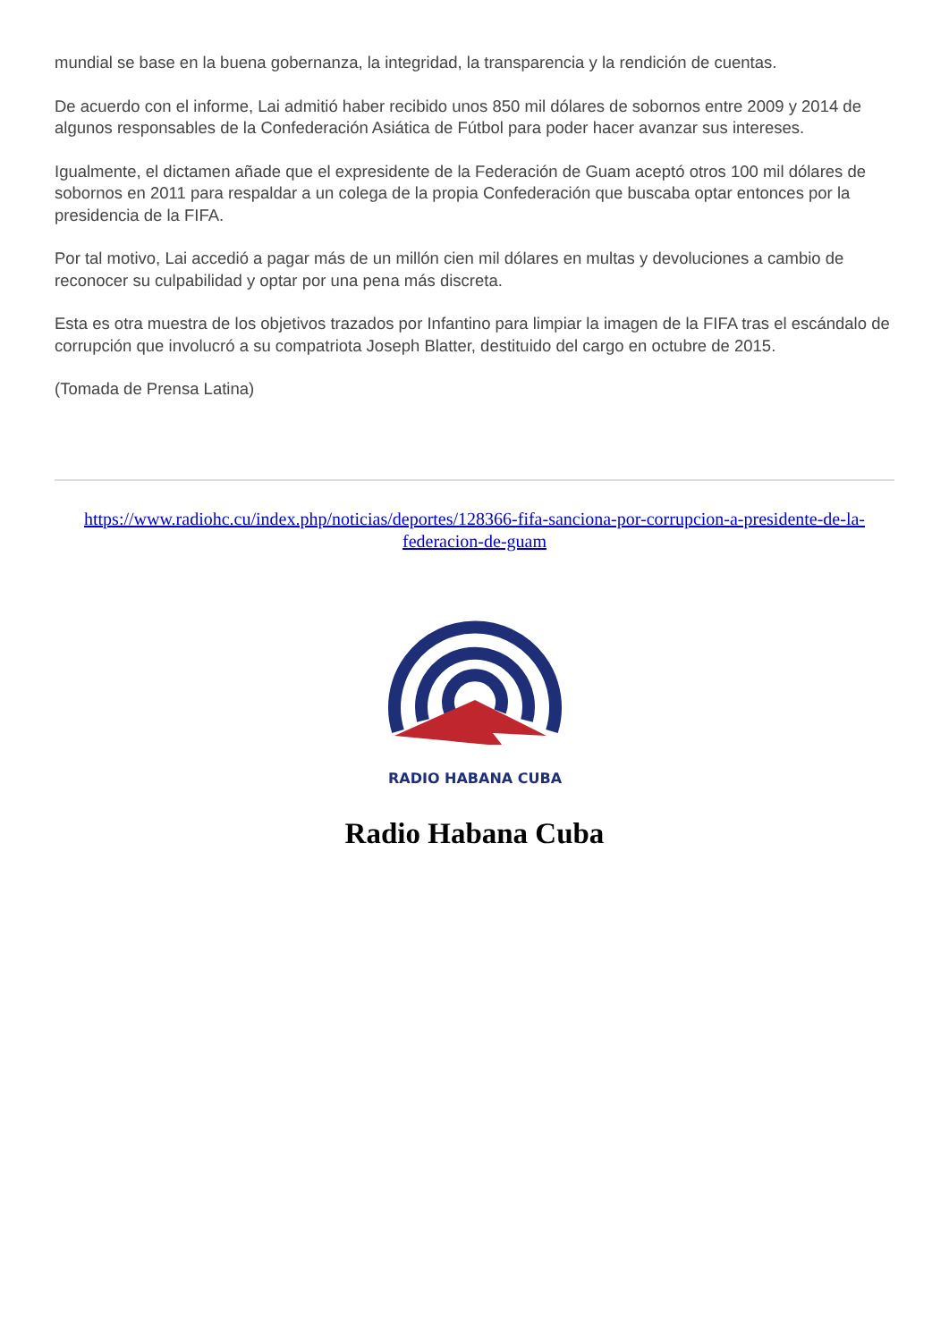mundial se base en la buena gobernanza, la integridad, la transparencia y la rendición de cuentas.
De acuerdo con el informe, Lai admitió haber recibido unos 850 mil dólares de sobornos entre 2009 y 2014 de algunos responsables de la Confederación Asiática de Fútbol para poder hacer avanzar sus intereses.
Igualmente, el dictamen añade que el expresidente de la Federación de Guam aceptó otros 100 mil dólares de sobornos en 2011 para respaldar a un colega de la propia Confederación que buscaba optar entonces por la presidencia de la FIFA.
Por tal motivo, Lai accedió a pagar más de un millón cien mil dólares en multas y devoluciones a cambio de reconocer su culpabilidad y optar por una pena más discreta.
Esta es otra muestra de los objetivos trazados por Infantino para limpiar la imagen de la FIFA tras el escándalo de corrupción que involucró a su compatriota Joseph Blatter, destituido del cargo en octubre de 2015.
(Tomada de Prensa Latina)
https://www.radiohc.cu/index.php/noticias/deportes/128366-fifa-sanciona-por-corrupcion-a-presidente-de-la-federacion-de-guam
RADIO HABANA CUBA
Radio Habana Cuba